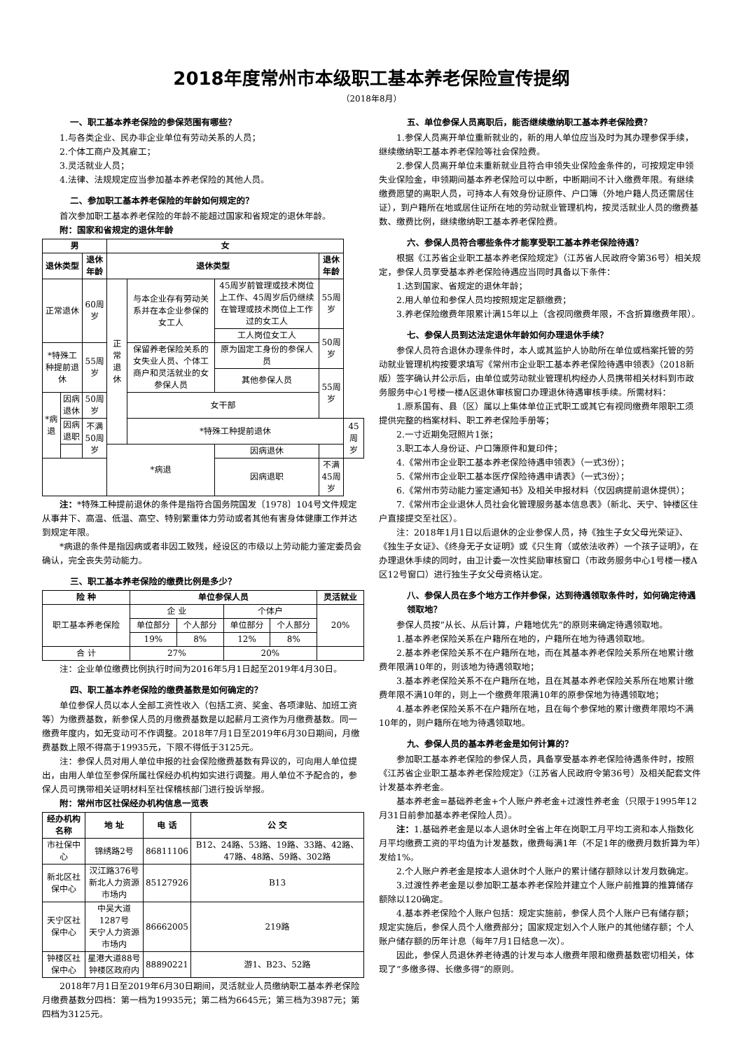2018年度常州市本级职工基本养老保险宣传提纲
（2018年8月）
一、职工基本养老保险的参保范围有哪些？
1.与各类企业、民办非企业单位有劳动关系的人员；
2.个体工商户及其雇工；
3.灵活就业人员；
4.法律、法规规定应当参加基本养老保险的其他人员。
二、参加职工基本养老保险的年龄如何规定的？
首次参加职工基本养老保险的年龄不能超过国家和省规定的退休年龄。
附：国家和省规定的退休年龄
| 男 | | | 女 | | | | |
| --- | --- | --- | --- | --- | --- | --- | --- |
| 退休类型 | | 退休年龄 | 退休类型 | | | 退休年龄 | |
| 正常退休 | | 60周岁 | 正常退休 | 与本企业存有劳动关系并在本企业参保的女工人 | 45周岁前管理或技术岗位上工作、45周岁后仍继续在管理或技术岗位上工作过的女工人 | 55周岁 | |
| | | | | | 工人岗位女工人 | 50周岁 | |
| *特殊工种提前退休 | | 55周岁 | | 保留养老保险关系的女失业人员、个体工商户和灵活就业的女参保人员 | 原为固定工身份的参保人员 | | |
| | | | | | 其他参保人员 | 55周岁 | |
| *病退 | 因病退休 | 50周岁 | | 女干部 | | | |
| | 因病退职 | 不满50周岁 | | *特殊工种提前退休 | | | 45周岁 |
| | | | *病退 | | 因病退休 | | |
| | | | | | 因病退职 | 不满45周岁 | |
注：*特殊工种提前退休的条件是指符合国务院国发〔1978〕104号文件规定从事井下、高温、低温、高空、特别繁重体力劳动或者其他有害身体健康工作并达到规定年限。
*病退的条件是指因病或者非因工致残，经设区的市级以上劳动能力鉴定委员会确认，完全丧失劳动能力。
三、职工基本养老保险的缴费比例是多少？
| 险 种 | 单位参保人员 | | | | 灵活就业 |
| --- | --- | --- | --- | --- | --- |
| 职工基本养老保险 | 企 业 | | 个体户 | | 20% |
| | 单位部分 | 个人部分 | 单位部分 | 个人部分 | |
| | 19% | 8% | 12% | 8% | |
| 合 计 | 27% | | 20% | | |
注：企业单位缴费比例执行时间为2016年5月1日起至2019年4月30日。
四、职工基本养老保险的缴费基数是如何确定的？
单位参保人员以本人全部工资性收入（包括工资、奖金、各项津贴、加班工资等）为缴费基数，新参保人员的月缴费基数是以起薪月工资作为月缴费基数。同一缴费年度内，如无变动可不作调整。2018年7月1日至2019年6月30日期间，月缴费基数上限不得高于19935元，下限不得低于3125元。
注：参保人员对用人单位申报的社会保险缴费基数有异议的，可向用人单位提出，由用人单位至参保所属社保经办机构如实进行调整。用人单位不予配合的，参保人员可携带相关证明材料至社保稽核部门进行投诉举报。
附：常州市区社保经办机构信息一览表
| 经办机构名称 | 地 址 | 电 话 | 公 交 |
| --- | --- | --- | --- |
| 市社保中心 | 锦绣路2号 | 86811106 | B12、24路、53路、19路、33路、42路、47路、48路、59路、302路 |
| 新北区社保中心 | 汉江路376号 新北人力资源市场内 | 85127926 | B13 |
| 天宁区社保中心 | 中吴大道1287号 天宁人力资源市场内 | 86662005 | 219路 |
| 钟楼区社保中心 | 星港大道88号 钟楼区政府内 | 88890221 | 游1、B23、52路 |
2018年7月1日至2019年6月30日期间，灵活就业人员缴纳职工基本养老保险月缴费基数分四档：第一档为19935元；第二档为6645元；第三档为3987元；第四档为3125元。
五、单位参保人员离职后，能否继续缴纳职工基本养老保险费？
1.参保人员离开单位重新就业的，新的用人单位应当及时为其办理参保手续，继续缴纳职工基本养老保险等社会保险费。
2.参保人员离开单位未重新就业且符合申领失业保险金条件的，可按规定申领失业保险金，申领期间基本养老保险可以中断，中断期间不计入缴费年限。有继续缴费愿望的离职人员，可持本人有效身份证原件、户口簿（外地户籍人员还需居住证），到户籍所在地或居住证所在地的劳动就业管理机构，按灵活就业人员的缴费基数、缴费比例，继续缴纳职工基本养老保险费。
六、参保人员符合哪些条件才能享受职工基本养老保险待遇？
根据《江苏省企业职工基本养老保险规定》（江苏省人民政府令第36号）相关规定，参保人员享受基本养老保险待遇应当同时具备以下条件：
1.达到国家、省规定的退休年龄；
2.用人单位和参保人员均按照规定足额缴费；
3.养老保险缴费年限累计满15年以上（含视同缴费年限，不含折算缴费年限）。
七、参保人员到达法定退休年龄如何办理退休手续？
参保人员符合退休办理条件时，本人或其监护人协助所在单位或档案托管的劳动就业管理机构按要求填写《常州市企业职工基本养老保险待遇申领表》（2018新版）签字确认并公示后，由单位或劳动就业管理机构经办人员携带相关材料到市政务服务中心1号楼一楼A区退休审核窗口办理退休待遇审核手续。所需材料：
1.原系国有、县（区）属以上集体单位正式职工或其它有视同缴费年限职工须提供完整的档案材料、职工养老保险手册等；
2.一寸近期免冠照片1张；
3.职工本人身份证、户口簿原件和复印件；
4.《常州市企业职工基本养老保险待遇申领表》（一式3份）；
5.《常州市企业职工基本医疗保险待遇申请表》（一式3份）；
6.《常州市劳动能力鉴定通知书》及相关申报材料（仅因病提前退休提供）；
7.《常州市企业退休人员社会化管理服务基本信息表》（新北、天宁、钟楼区住户直接提交至社区）。
注：2018年1月1日以后退休的企业参保人员，持《独生子女父母光荣证》、《独生子女证》、《终身无子女证明》或《只生育（或依法收养）一个孩子证明》，在办理退休手续的同时，由卫计委一次性奖励审核窗口（市政务服务中心1号楼一楼A区12号窗口）进行独生子女父母资格认定。
八、参保人员在多个地方工作并参保，达到待遇领取条件时，如何确定待遇领取地？
参保人员按“从长、从后计算，户籍地优先”的原则来确定待遇领取地。
1.基本养老保险关系在户籍所在地的，户籍所在地为待遇领取地。
2.基本养老保险关系不在户籍所在地，而在其基本养老保险关系所在地累计缴费年限满10年的，则该地为待遇领取地；
3.基本养老保险关系不在户籍所在地，且在其基本养老保险关系所在地累计缴费年限不满10年的，则上一个缴费年限满10年的原参保地为待遇领取地；
4.基本养老保险关系不在户籍所在地，且在每个参保地的累计缴费年限均不满10年的，则户籍所在地为待遇领取地。
九、参保人员的基本养老金是如何计算的？
参加职工基本养老保险的参保人员，具备享受基本养老保险待遇条件时，按照《江苏省企业职工基本养老保险规定》（江苏省人民政府令第36号）及相关配套文件计发基本养老金。
基本养老金=基础养老金+个人账户养老金+过渡性养老金（只限于1995年12月31日前参加基本养老保险人员）。
注：1.基础养老金是以本人退休时全省上年在岗职工月平均工资和本人指数化月平均缴费工资的平均值为计发基数，缴费每满1年（不足1年的缴费月数折算为年）发给1%。
2.个人账户养老金是按本人退休时个人账户的累计储存额除以计发月数确定。
3.过渡性养老金是以参加职工基本养老保险并建立个人账户前推算的推算储存额除以120确定。
4.基本养老保险个人账户包括：规定实施前，参保人员个人账户已有储存额；规定实施后，参保人员个人缴费部分；国家规定划入个人账户的其他储存额；个人账户储存额的历年计息（每年7月1日结息一次）。
因此，参保人员退休养老待遇的计发与本人缴费年限和缴费基数密切相关，体现了“多缴多得、长缴多得”的原则。